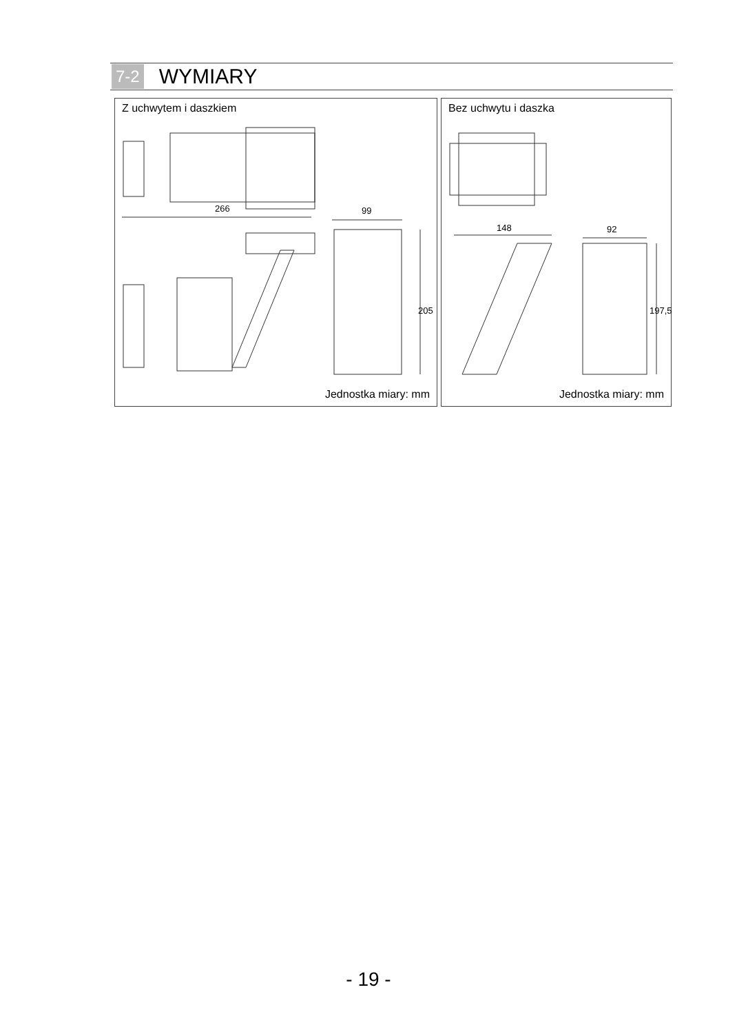7-2 WYMIARY
Z uchwytem i daszkiem
266 99
205
Jednostka miary: mm
Bez uchwytu i daszka
148 92
197,5
Jednostka miary: mm
- 19 -